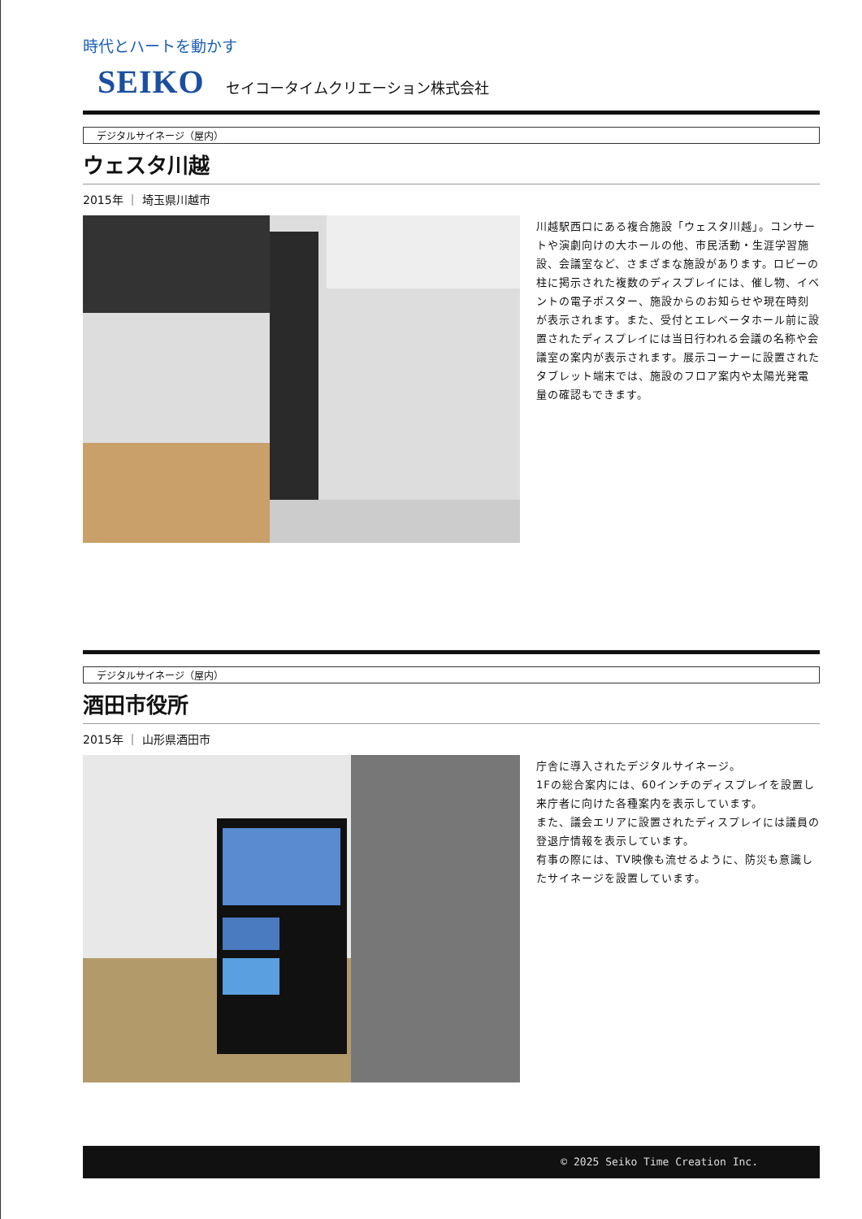時代とハートを動かす
SEIKO セイコータイムクリエーション株式会社
デジタルサイネージ（屋内）
ウェスタ川越
2015年 ｜ 埼玉県川越市
川越駅西口にある複合施設「ウェスタ川越」。コンサートや演劇向けの大ホールの他、市民活動・生涯学習施設、会議室など、さまざまな施設があります。ロビーの柱に掲示された複数のディスプレイには、催し物、イベントの電子ポスター、施設からのお知らせや現在時刻が表示されます。また、受付とエレベータホール前に設置されたディスプレイには当日行われる会議の名称や会議室の案内が表示されます。展示コーナーに設置されたタブレット端末では、施設のフロア案内や太陽光発電量の確認もできます。
デジタルサイネージ（屋内）
酒田市役所
2015年 ｜ 山形県酒田市
庁舎に導入されたデジタルサイネージ。
1Fの総合案内には、60インチのディスプレイを設置し来庁者に向けた各種案内を表示しています。
また、議会エリアに設置されたディスプレイには議員の登退庁情報を表示しています。
有事の際には、TV映像も流せるように、防災も意識したサイネージを設置しています。
© 2025 Seiko Time Creation Inc.